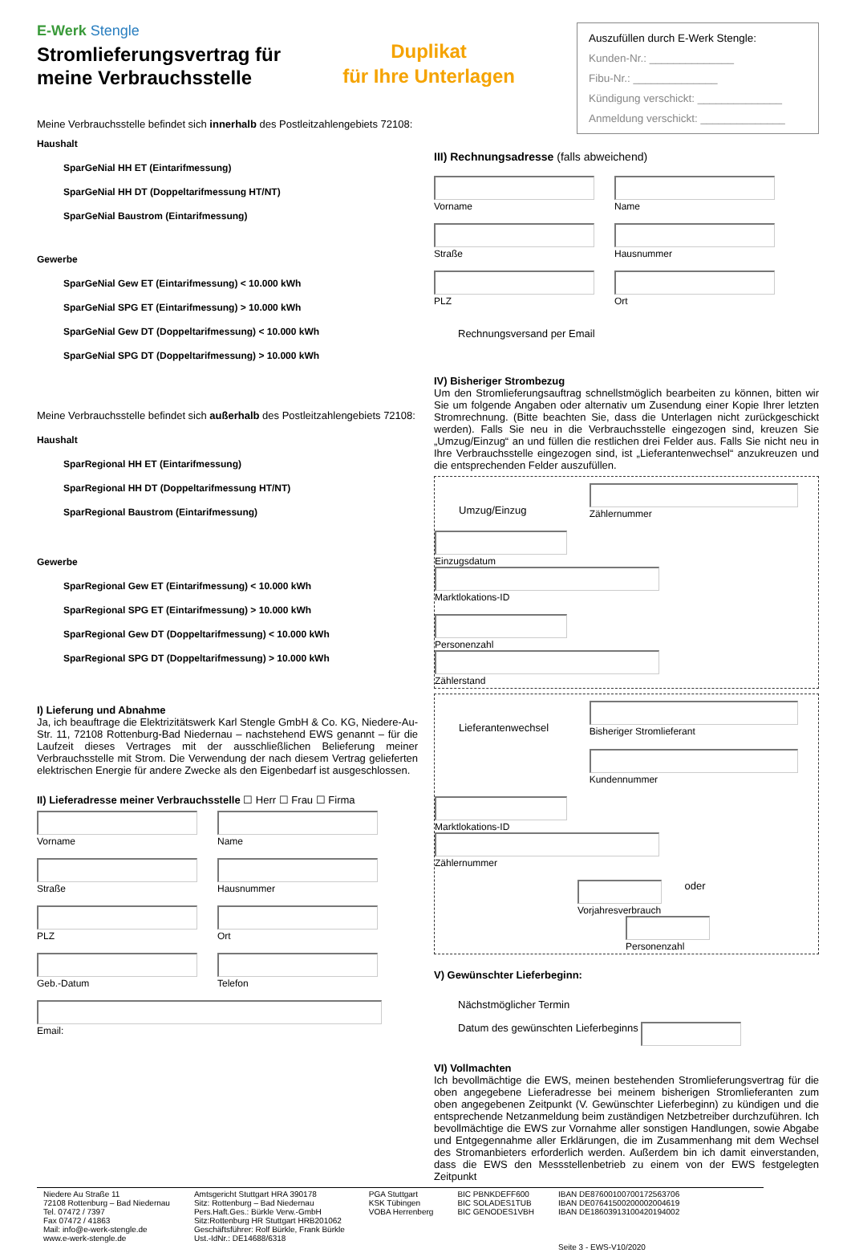E-Werk Stengle
Stromlieferungsvertrag für
meine Verbrauchsstelle
Duplikat
für Ihre Unterlagen
Auszufüllen durch E-Werk Stengle:
Kunden-Nr.: ______________
Fibu-Nr.: ______________
Kündigung verschickt: ______________
Anmeldung verschickt: ______________
Meine Verbrauchsstelle befindet sich innerhalb des Postleitzahlengebiets 72108:
Haushalt
SparGeNial HH ET (Eintarifmessung)
SparGeNial HH DT (Doppeltarifmessung HT/NT)
SparGeNial Baustrom (Eintarifmessung)
Gewerbe
SparGeNial Gew ET (Eintarifmessung) < 10.000 kWh
SparGeNial SPG ET (Eintarifmessung) > 10.000 kWh
SparGeNial Gew DT (Doppeltarifmessung) < 10.000 kWh
SparGeNial SPG DT (Doppeltarifmessung) > 10.000 kWh
Meine Verbrauchsstelle befindet sich außerhalb des Postleitzahlengebiets 72108:
Haushalt
SparRegional HH ET (Eintarifmessung)
SparRegional HH DT (Doppeltarifmessung HT/NT)
SparRegional Baustrom (Eintarifmessung)
Gewerbe
SparRegional Gew ET (Eintarifmessung) < 10.000 kWh
SparRegional SPG ET (Eintarifmessung) > 10.000 kWh
SparRegional Gew DT (Doppeltarifmessung) < 10.000 kWh
SparRegional SPG DT (Doppeltarifmessung) > 10.000 kWh
I) Lieferung und Abnahme
Ja, ich beauftrage die Elektrizitätswerk Karl Stengle GmbH & Co. KG, Niedere-Au-Str. 11, 72108 Rottenburg-Bad Niedernau – nachstehend EWS genannt – für die Laufzeit dieses Vertrages mit der ausschließlichen Belieferung meiner Verbrauchsstelle mit Strom. Die Verwendung der nach diesem Vertrag gelieferten elektrischen Energie für andere Zwecke als den Eigenbedarf ist ausgeschlossen.
II) Lieferadresse meiner Verbrauchsstelle ☐ Herr ☐ Frau ☐ Firma
Vorname Name
Straße Hausnummer
PLZ Ort
Geb.-Datum Telefon
Email:
III) Rechnungsadresse (falls abweichend)
Vorname Name
Straße Hausnummer
PLZ Ort
Rechnungsversand per Email
IV) Bisheriger Strombezug
Um den Stromlieferungsauftrag schnellstmöglich bearbeiten zu können, bitten wir Sie um folgende Angaben oder alternativ um Zusendung einer Kopie Ihrer letzten Stromrechnung. (Bitte beachten Sie, dass die Unterlagen nicht zurückgeschickt werden). Falls Sie neu in die Verbrauchsstelle eingezogen sind, kreuzen Sie „Umzug/Einzug“ an und füllen die restlichen drei Felder aus. Falls Sie nicht neu in Ihre Verbrauchsstelle eingezogen sind, ist „Lieferantenwechsel“ anzukreuzen und die entsprechenden Felder auszufüllen.
Umzug/Einzug
Zählernummer
Einzugsdatum Marktlokations-ID
Personenzahl Zählerstand
Lieferantenwechsel
Bisheriger Stromlieferant
Kundennummer
Marktlokations-ID Zählernummer
Vorjahresverbrauch
oder
Personenzahl
V) Gewünschter Lieferbeginn:
Nächstmöglicher Termin
Datum des gewünschten Lieferbeginns
VI) Vollmachten
Ich bevollmächtige die EWS, meinen bestehenden Stromlieferungsvertrag für die oben angegebene Lieferadresse bei meinem bisherigen Stromlieferanten zum oben angegebenen Zeitpunkt (V. Gewünschter Lieferbeginn) zu kündigen und die entsprechende Netzanmeldung beim zuständigen Netzbetreiber durchzuführen. Ich bevollmächtige die EWS zur Vornahme aller sonstigen Handlungen, sowie Abgabe und Entgegennahme aller Erklärungen, die im Zusammenhang mit dem Wechsel des Stromanbieters erforderlich werden. Außerdem bin ich damit einverstanden, dass die EWS den Messstellenbetrieb zu einem von der EWS festgelegten Zeitpunkt
Niedere Au Straße 11
72108 Rottenburg – Bad Niedernau
Tel. 07472 / 7397
Fax 07472 / 41863
Mail: info@e-werk-stengle.de
www.e-werk-stengle.de
Amtsgericht Stuttgart HRA 390178
Sitz: Rottenburg – Bad Niedernau
Pers.Haft.Ges.: Bürkle Verw.-GmbH
Sitz:Rottenburg HR Stuttgart HRB201062
Geschäftsführer: Rolf Bürkle, Frank Bürkle
Ust.-IdNr.: DE14688/6318
PGA Stuttgart
KSK Tübingen
VOBA Herrenberg
BIC PBNKDEFF600
BIC SOLADES1TUB
BIC GENODES1VBH
IBAN DE87600100700172563706
IBAN DE07641500200002004619
IBAN DE18603913100420194002
Seite 3 - EWS-V10/2020